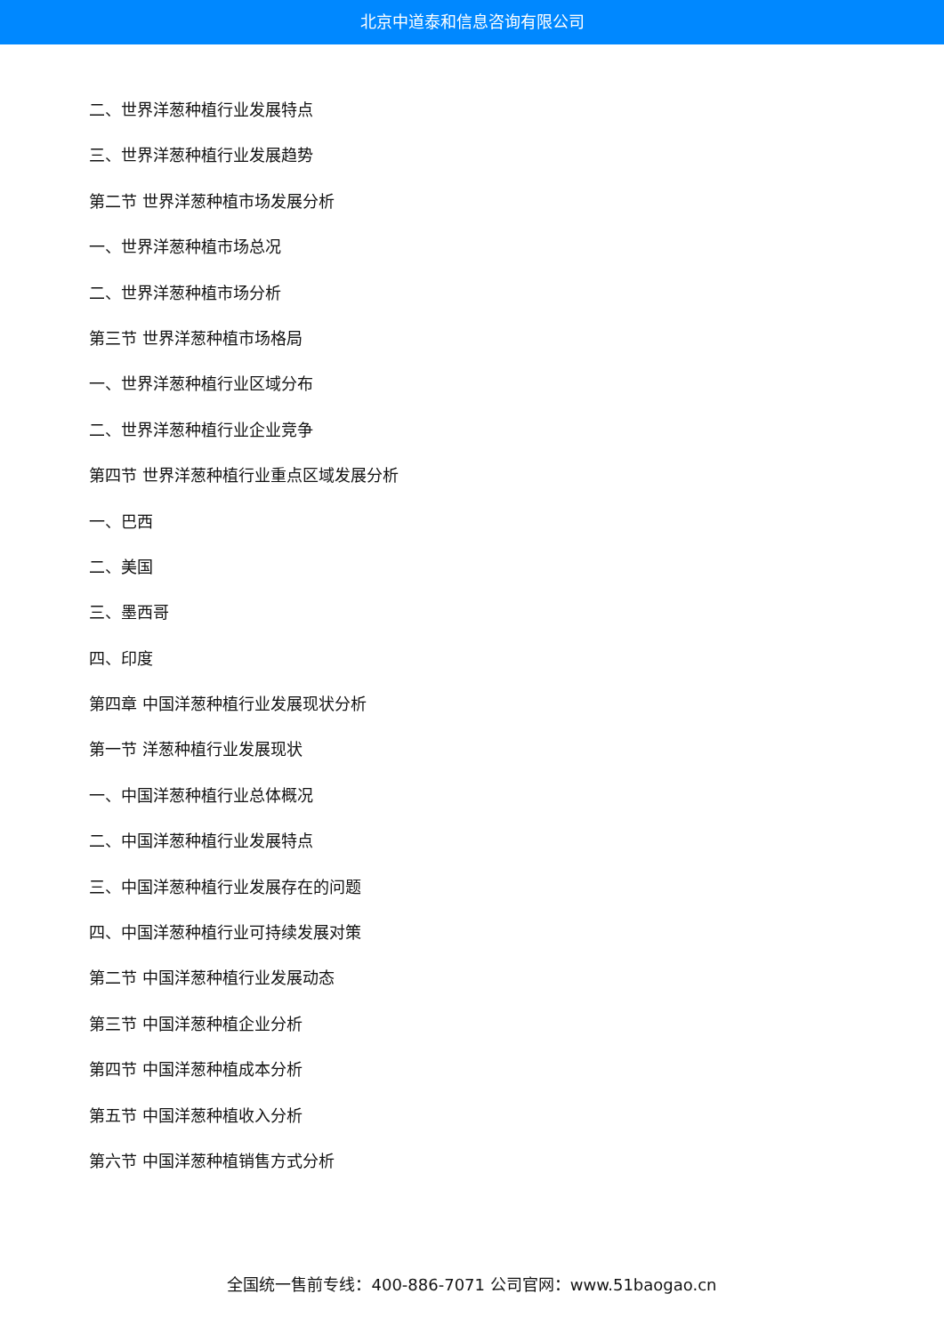北京中道泰和信息咨询有限公司
二、世界洋葱种植行业发展特点
三、世界洋葱种植行业发展趋势
第二节 世界洋葱种植市场发展分析
一、世界洋葱种植市场总况
二、世界洋葱种植市场分析
第三节 世界洋葱种植市场格局
一、世界洋葱种植行业区域分布
二、世界洋葱种植行业企业竞争
第四节 世界洋葱种植行业重点区域发展分析
一、巴西
二、美国
三、墨西哥
四、印度
第四章 中国洋葱种植行业发展现状分析
第一节 洋葱种植行业发展现状
一、中国洋葱种植行业总体概况
二、中国洋葱种植行业发展特点
三、中国洋葱种植行业发展存在的问题
四、中国洋葱种植行业可持续发展对策
第二节 中国洋葱种植行业发展动态
第三节 中国洋葱种植企业分析
第四节 中国洋葱种植成本分析
第五节 中国洋葱种植收入分析
第六节 中国洋葱种植销售方式分析
全国统一售前专线：400-886-7071 公司官网：www.51baogao.cn